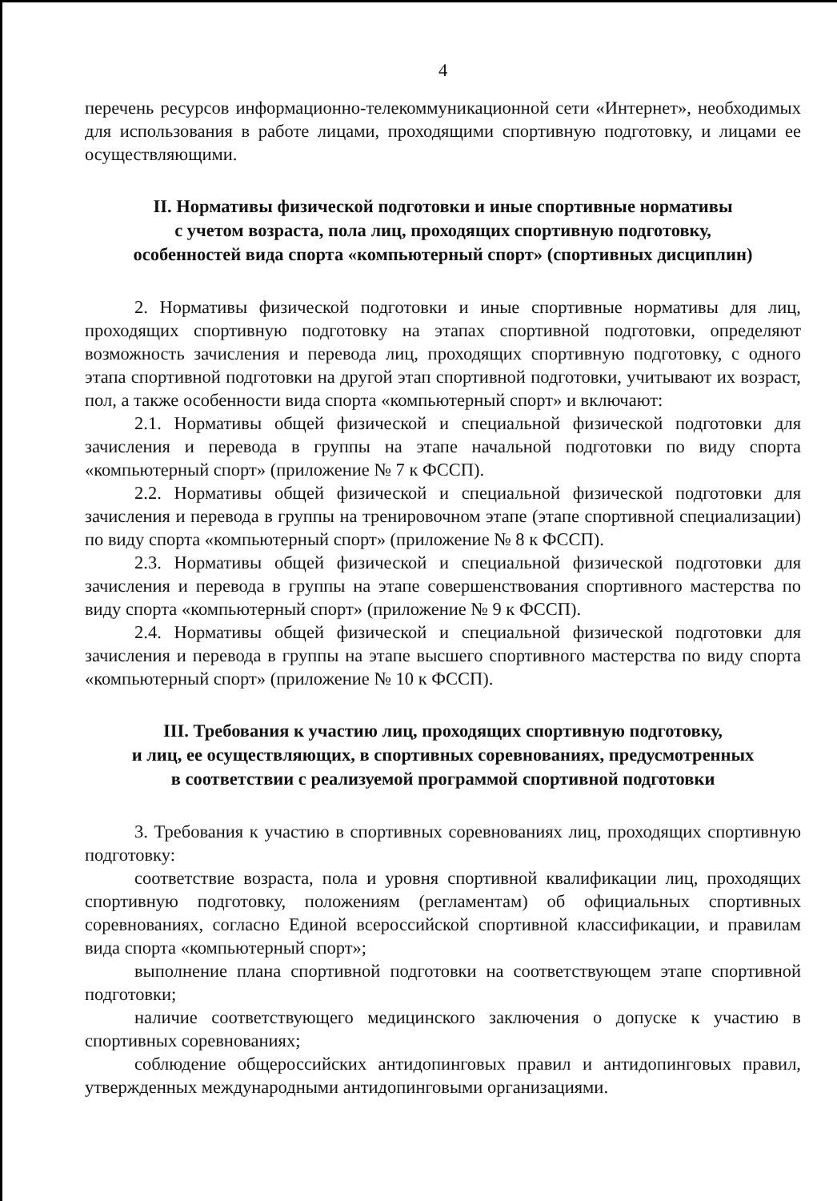4
перечень ресурсов информационно-телекоммуникационной сети «Интернет», необходимых для использования в работе лицами, проходящими спортивную подготовку, и лицами ее осуществляющими.
II. Нормативы физической подготовки и иные спортивные нормативы
с учетом возраста, пола лиц, проходящих спортивную подготовку,
особенностей вида спорта «компьютерный спорт» (спортивных дисциплин)
2. Нормативы физической подготовки и иные спортивные нормативы для лиц, проходящих спортивную подготовку на этапах спортивной подготовки, определяют возможность зачисления и перевода лиц, проходящих спортивную подготовку, с одного этапа спортивной подготовки на другой этап спортивной подготовки, учитывают их возраст, пол, а также особенности вида спорта «компьютерный спорт» и включают:
2.1. Нормативы общей физической и специальной физической подготовки для зачисления и перевода в группы на этапе начальной подготовки по виду спорта «компьютерный спорт» (приложение № 7 к ФССП).
2.2. Нормативы общей физической и специальной физической подготовки для зачисления и перевода в группы на тренировочном этапе (этапе спортивной специализации) по виду спорта «компьютерный спорт» (приложение № 8 к ФССП).
2.3. Нормативы общей физической и специальной физической подготовки для зачисления и перевода в группы на этапе совершенствования спортивного мастерства по виду спорта «компьютерный спорт» (приложение № 9 к ФССП).
2.4. Нормативы общей физической и специальной физической подготовки для зачисления и перевода в группы на этапе высшего спортивного мастерства по виду спорта «компьютерный спорт» (приложение № 10 к ФССП).
III. Требования к участию лиц, проходящих спортивную подготовку,
и лиц, ее осуществляющих, в спортивных соревнованиях, предусмотренных
в соответствии с реализуемой программой спортивной подготовки
3. Требования к участию в спортивных соревнованиях лиц, проходящих спортивную подготовку:
соответствие возраста, пола и уровня спортивной квалификации лиц, проходящих спортивную подготовку, положениям (регламентам) об официальных спортивных соревнованиях, согласно Единой всероссийской спортивной классификации, и правилам вида спорта «компьютерный спорт»;
выполнение плана спортивной подготовки на соответствующем этапе спортивной подготовки;
наличие соответствующего медицинского заключения о допуске к участию в спортивных соревнованиях;
соблюдение общероссийских антидопинговых правил и антидопинговых правил, утвержденных международными антидопинговыми организациями.